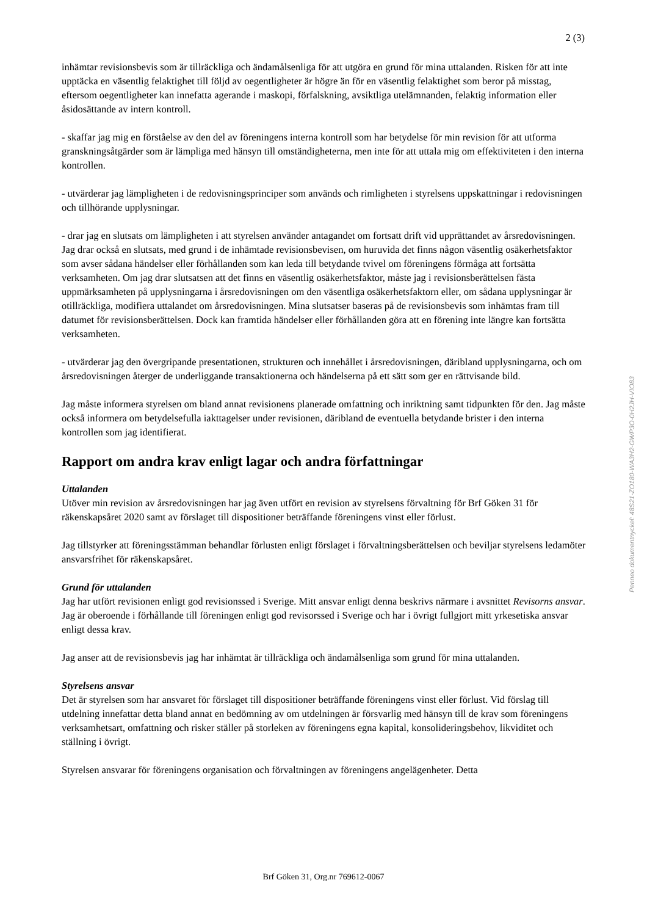2 (3)
inhämtar revisionsbevis som är tillräckliga och ändamålsenliga för att utgöra en grund för mina uttalanden. Risken för att inte upptäcka en väsentlig felaktighet till följd av oegentligheter är högre än för en väsentlig felaktighet som beror på misstag, eftersom oegentligheter kan innefatta agerande i maskopi, förfalskning, avsiktliga utelämnanden, felaktig information eller åsidosättande av intern kontroll.
- skaffar jag mig en förståelse av den del av föreningens interna kontroll som har betydelse för min revision för att utforma granskningsåtgärder som är lämpliga med hänsyn till omständigheterna, men inte för att uttala mig om effektiviteten i den interna kontrollen.
- utvärderar jag lämpligheten i de redovisningsprinciper som används och rimligheten i styrelsens uppskattningar i redovisningen och tillhörande upplysningar.
- drar jag en slutsats om lämpligheten i att styrelsen använder antagandet om fortsatt drift vid upprättandet av årsredovisningen. Jag drar också en slutsats, med grund i de inhämtade revisionsbevisen, om huruvida det finns någon väsentlig osäkerhetsfaktor som avser sådana händelser eller förhållanden som kan leda till betydande tvivel om föreningens förmåga att fortsätta verksamheten. Om jag drar slutsatsen att det finns en väsentlig osäkerhetsfaktor, måste jag i revisionsberättelsen fästa uppmärksamheten på upplysningarna i årsredovisningen om den väsentliga osäkerhetsfaktorn eller, om sådana upplysningar är otillräckliga, modifiera uttalandet om årsredovisningen. Mina slutsatser baseras på de revisionsbevis som inhämtas fram till datumet för revisionsberättelsen. Dock kan framtida händelser eller förhållanden göra att en förening inte längre kan fortsätta verksamheten.
- utvärderar jag den övergripande presentationen, strukturen och innehållet i årsredovisningen, däribland upplysningarna, och om årsredovisningen återger de underliggande transaktionerna och händelserna på ett sätt som ger en rättvisande bild.
Jag måste informera styrelsen om bland annat revisionens planerade omfattning och inriktning samt tidpunkten för den. Jag måste också informera om betydelsefulla iakttagelser under revisionen, däribland de eventuella betydande brister i den interna kontrollen som jag identifierat.
Rapport om andra krav enligt lagar och andra författningar
Uttalanden
Utöver min revision av årsredovisningen har jag även utfört en revision av styrelsens förvaltning för Brf Göken 31 för räkenskapsåret 2020 samt av förslaget till dispositioner beträffande föreningens vinst eller förlust.
Jag tillstyrker att föreningsstämman behandlar förlusten enligt förslaget i förvaltningsberättelsen och beviljar styrelsens ledamöter ansvarsfrihet för räkenskapsåret.
Grund för uttalanden
Jag har utfört revisionen enligt god revisionssed i Sverige. Mitt ansvar enligt denna beskrivs närmare i avsnittet Revisorns ansvar. Jag är oberoende i förhållande till föreningen enligt god revisorssed i Sverige och har i övrigt fullgjort mitt yrkesetiska ansvar enligt dessa krav.
Jag anser att de revisionsbevis jag har inhämtat är tillräckliga och ändamålsenliga som grund för mina uttalanden.
Styrelsens ansvar
Det är styrelsen som har ansvaret för förslaget till dispositioner beträffande föreningens vinst eller förlust. Vid förslag till utdelning innefattar detta bland annat en bedömning av om utdelningen är försvarlig med hänsyn till de krav som föreningens verksamhetsart, omfattning och risker ställer på storleken av föreningens egna kapital, konsolideringsbehov, likviditet och ställning i övrigt.
Styrelsen ansvarar för föreningens organisation och förvaltningen av föreningens angelägenheter. Detta
Penneo dokumentnyckel: 48S21-ZO180-WA3H2-GWP3O-0H2JH-VIO83
Brf Göken 31, Org.nr 769612-0067